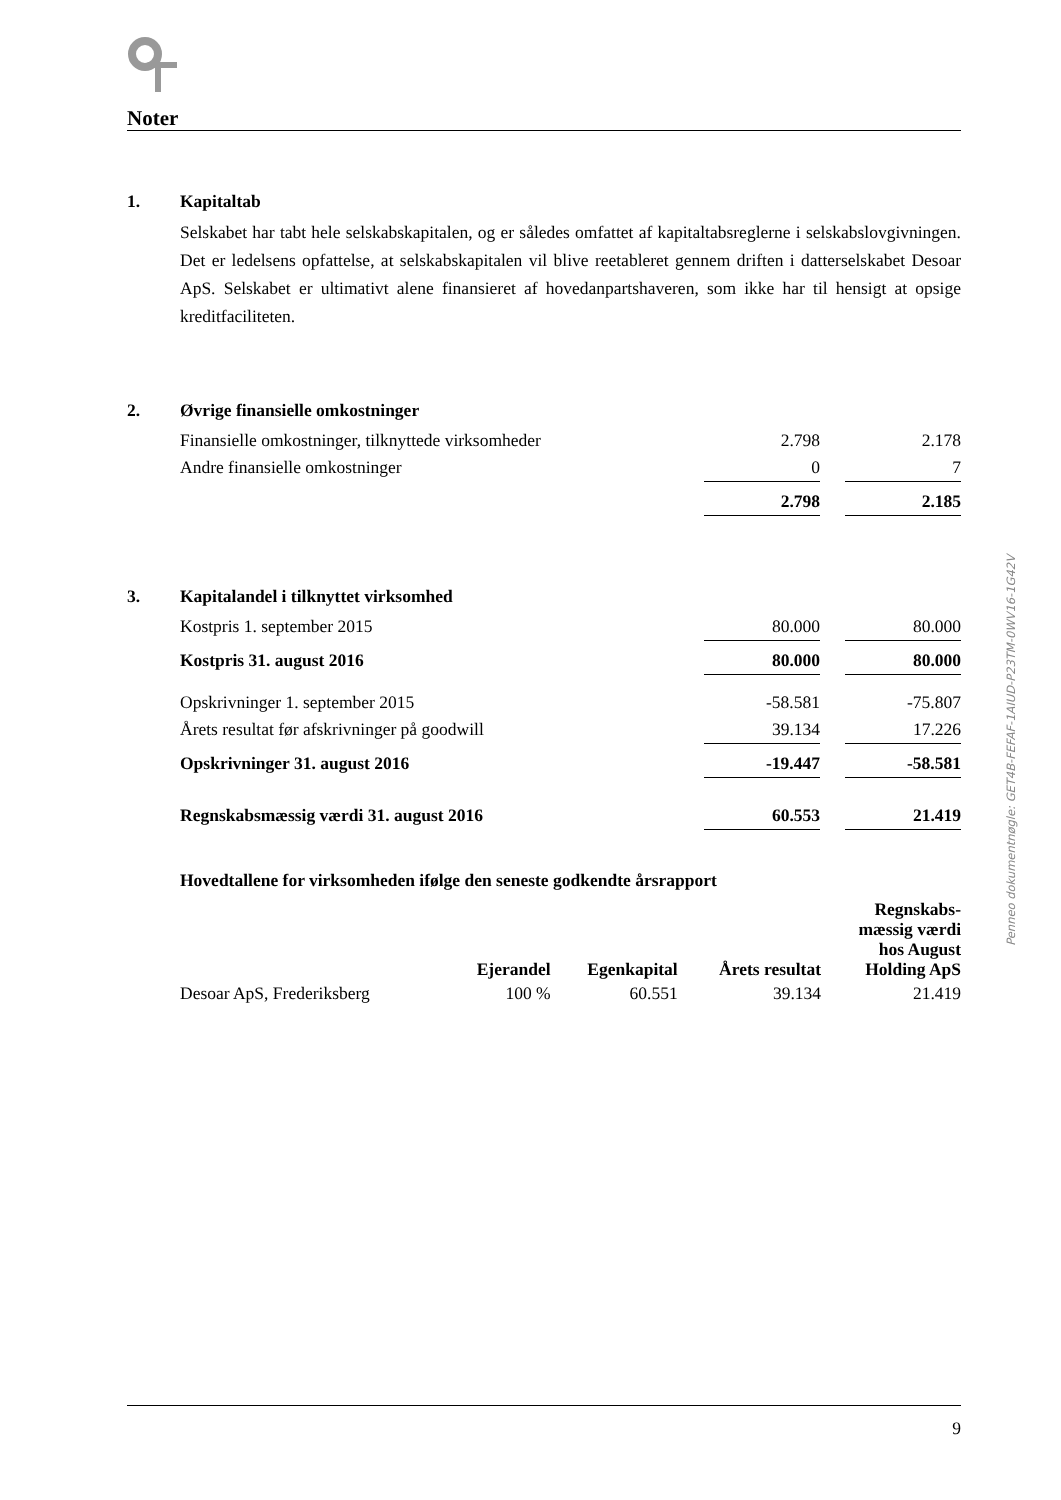Noter
1. Kapitaltab
Selskabet har tabt hele selskabskapitalen, og er således omfattet af kapitaltabsreglerne i selskabslovgivningen. Det er ledelsens opfattelse, at selskabskapitalen vil blive reetableret gennem driften i datterselskabet Desoar ApS. Selskabet er ultimativt alene finansieret af hovedanpartshaveren, som ikke har til hensigt at opsige kreditfaciliteten.
2. Øvrige finansielle omkostninger
| Finansielle omkostninger, tilknyttede virksomheder | 2.798 | | 2.178 |
| Andre finansielle omkostninger | 0 | | 7 |
| | 2.798 | | 2.185 |
3. Kapitalandel i tilknyttet virksomhed
| Kostpris 1. september 2015 | 80.000 | | 80.000 |
| Kostpris 31. august 2016 | 80.000 | | 80.000 |
| Opskrivninger 1. september 2015 | -58.581 | | -75.807 |
| Årets resultat før afskrivninger på goodwill | 39.134 | | 17.226 |
| Opskrivninger 31. august 2016 | -19.447 | | -58.581 |
| Regnskabsmæssig værdi 31. august 2016 | 60.553 | | 21.419 |
Hovedtallene for virksomheden ifølge den seneste godkendte årsrapport
| | Ejerandel | Egenkapital | Årets resultat | Regnskabs- mæssig værdi hos August Holding ApS |
| --- | --- | --- | --- | --- |
| Desoar ApS, Frederiksberg | 100 % | 60.551 | 39.134 | 21.419 |
9
Penneo dokumentnøgle: GET4B-FEFAF-1AIUD-P23TM-0WV16-1G42V